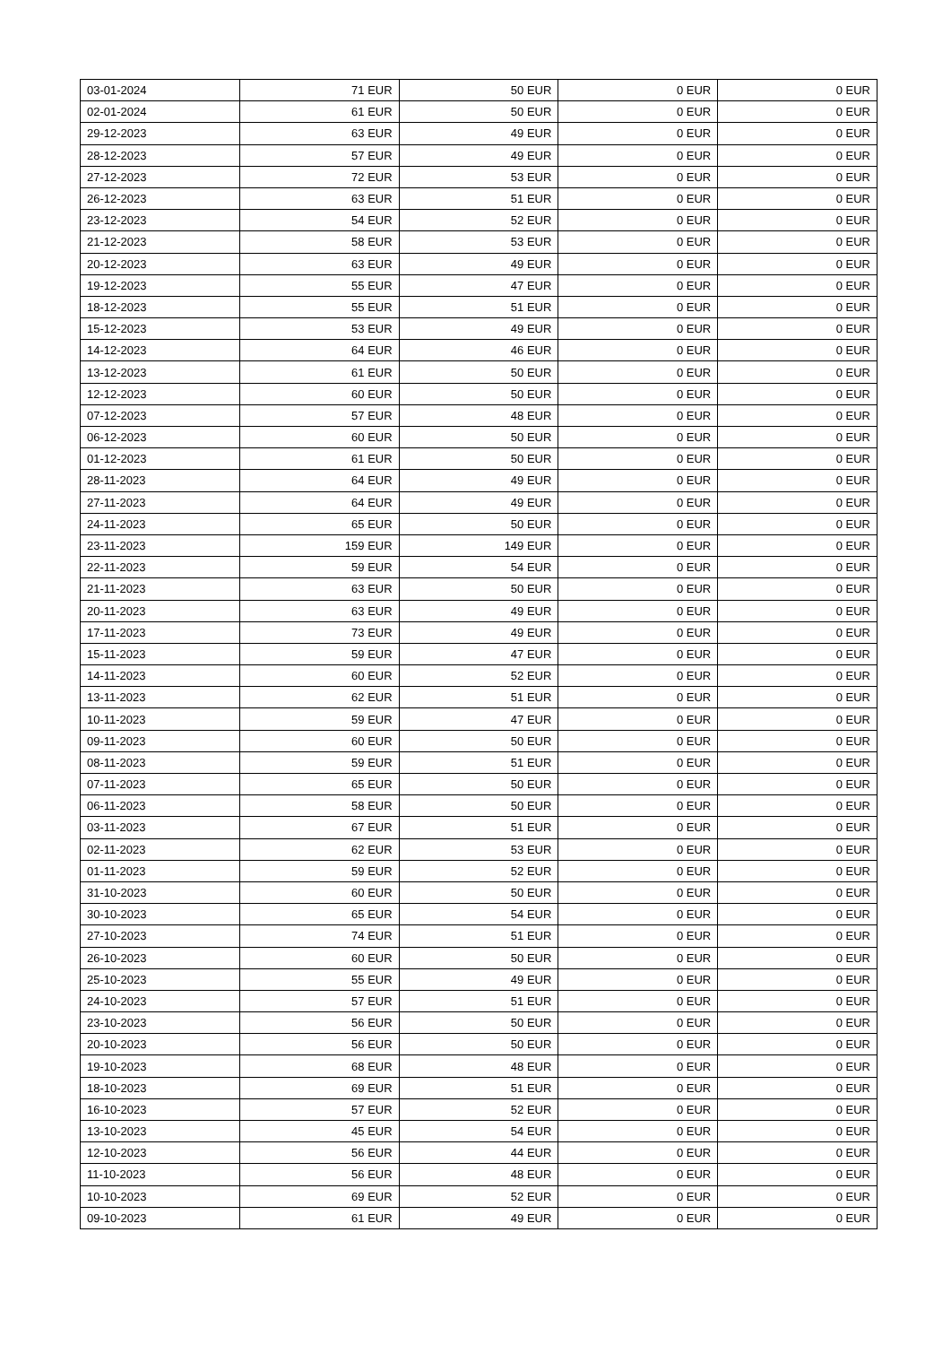| 03-01-2024 | 71 EUR | 50 EUR | 0 EUR | 0 EUR |
| 02-01-2024 | 61 EUR | 50 EUR | 0 EUR | 0 EUR |
| 29-12-2023 | 63 EUR | 49 EUR | 0 EUR | 0 EUR |
| 28-12-2023 | 57 EUR | 49 EUR | 0 EUR | 0 EUR |
| 27-12-2023 | 72 EUR | 53 EUR | 0 EUR | 0 EUR |
| 26-12-2023 | 63 EUR | 51 EUR | 0 EUR | 0 EUR |
| 23-12-2023 | 54 EUR | 52 EUR | 0 EUR | 0 EUR |
| 21-12-2023 | 58 EUR | 53 EUR | 0 EUR | 0 EUR |
| 20-12-2023 | 63 EUR | 49 EUR | 0 EUR | 0 EUR |
| 19-12-2023 | 55 EUR | 47 EUR | 0 EUR | 0 EUR |
| 18-12-2023 | 55 EUR | 51 EUR | 0 EUR | 0 EUR |
| 15-12-2023 | 53 EUR | 49 EUR | 0 EUR | 0 EUR |
| 14-12-2023 | 64 EUR | 46 EUR | 0 EUR | 0 EUR |
| 13-12-2023 | 61 EUR | 50 EUR | 0 EUR | 0 EUR |
| 12-12-2023 | 60 EUR | 50 EUR | 0 EUR | 0 EUR |
| 07-12-2023 | 57 EUR | 48 EUR | 0 EUR | 0 EUR |
| 06-12-2023 | 60 EUR | 50 EUR | 0 EUR | 0 EUR |
| 01-12-2023 | 61 EUR | 50 EUR | 0 EUR | 0 EUR |
| 28-11-2023 | 64 EUR | 49 EUR | 0 EUR | 0 EUR |
| 27-11-2023 | 64 EUR | 49 EUR | 0 EUR | 0 EUR |
| 24-11-2023 | 65 EUR | 50 EUR | 0 EUR | 0 EUR |
| 23-11-2023 | 159 EUR | 149 EUR | 0 EUR | 0 EUR |
| 22-11-2023 | 59 EUR | 54 EUR | 0 EUR | 0 EUR |
| 21-11-2023 | 63 EUR | 50 EUR | 0 EUR | 0 EUR |
| 20-11-2023 | 63 EUR | 49 EUR | 0 EUR | 0 EUR |
| 17-11-2023 | 73 EUR | 49 EUR | 0 EUR | 0 EUR |
| 15-11-2023 | 59 EUR | 47 EUR | 0 EUR | 0 EUR |
| 14-11-2023 | 60 EUR | 52 EUR | 0 EUR | 0 EUR |
| 13-11-2023 | 62 EUR | 51 EUR | 0 EUR | 0 EUR |
| 10-11-2023 | 59 EUR | 47 EUR | 0 EUR | 0 EUR |
| 09-11-2023 | 60 EUR | 50 EUR | 0 EUR | 0 EUR |
| 08-11-2023 | 59 EUR | 51 EUR | 0 EUR | 0 EUR |
| 07-11-2023 | 65 EUR | 50 EUR | 0 EUR | 0 EUR |
| 06-11-2023 | 58 EUR | 50 EUR | 0 EUR | 0 EUR |
| 03-11-2023 | 67 EUR | 51 EUR | 0 EUR | 0 EUR |
| 02-11-2023 | 62 EUR | 53 EUR | 0 EUR | 0 EUR |
| 01-11-2023 | 59 EUR | 52 EUR | 0 EUR | 0 EUR |
| 31-10-2023 | 60 EUR | 50 EUR | 0 EUR | 0 EUR |
| 30-10-2023 | 65 EUR | 54 EUR | 0 EUR | 0 EUR |
| 27-10-2023 | 74 EUR | 51 EUR | 0 EUR | 0 EUR |
| 26-10-2023 | 60 EUR | 50 EUR | 0 EUR | 0 EUR |
| 25-10-2023 | 55 EUR | 49 EUR | 0 EUR | 0 EUR |
| 24-10-2023 | 57 EUR | 51 EUR | 0 EUR | 0 EUR |
| 23-10-2023 | 56 EUR | 50 EUR | 0 EUR | 0 EUR |
| 20-10-2023 | 56 EUR | 50 EUR | 0 EUR | 0 EUR |
| 19-10-2023 | 68 EUR | 48 EUR | 0 EUR | 0 EUR |
| 18-10-2023 | 69 EUR | 51 EUR | 0 EUR | 0 EUR |
| 16-10-2023 | 57 EUR | 52 EUR | 0 EUR | 0 EUR |
| 13-10-2023 | 45 EUR | 54 EUR | 0 EUR | 0 EUR |
| 12-10-2023 | 56 EUR | 44 EUR | 0 EUR | 0 EUR |
| 11-10-2023 | 56 EUR | 48 EUR | 0 EUR | 0 EUR |
| 10-10-2023 | 69 EUR | 52 EUR | 0 EUR | 0 EUR |
| 09-10-2023 | 61 EUR | 49 EUR | 0 EUR | 0 EUR |